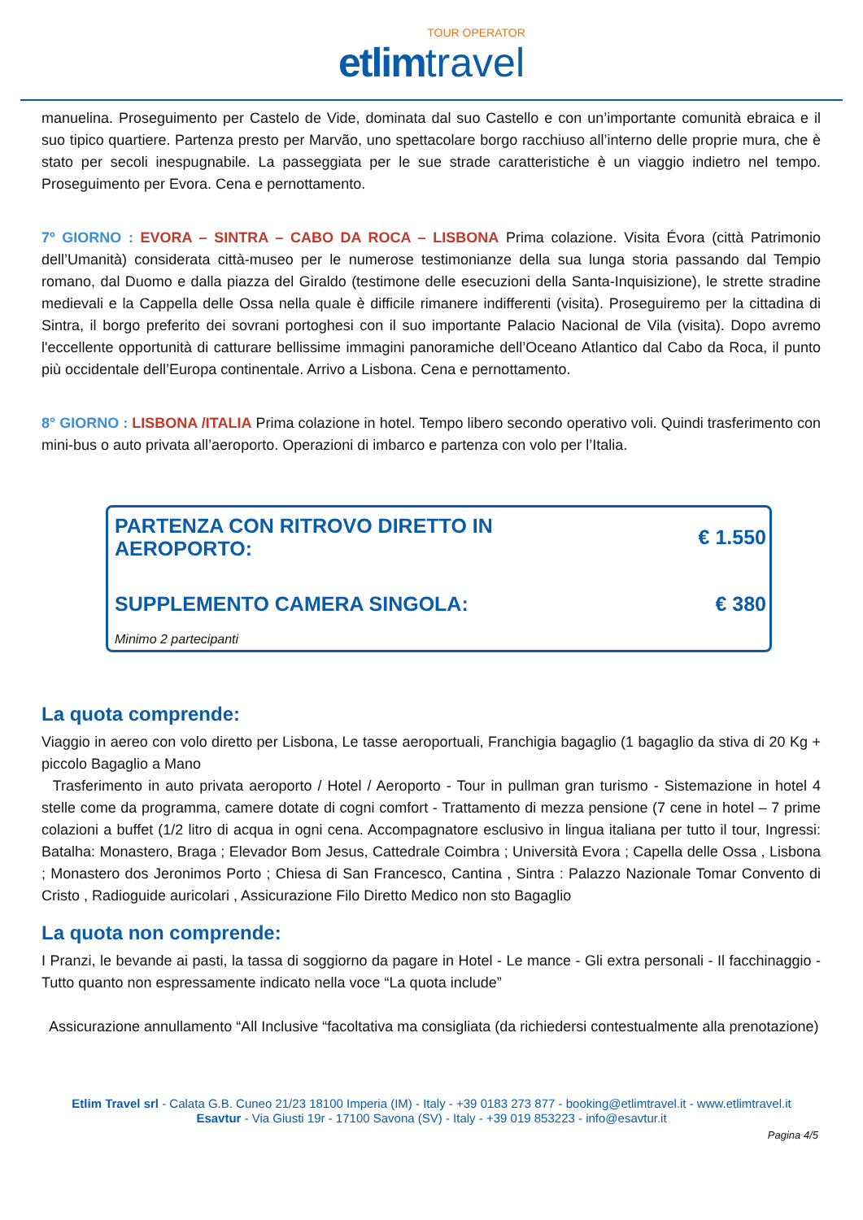TOUR OPERATOR
etlim travel
manuelina. Proseguimento per Castelo de Vide, dominata dal suo Castello e con un’importante comunità ebraica e il suo tipico quartiere. Partenza presto per Marvão, uno spettacolare borgo racchiuso all’interno delle proprie mura, che è stato per secoli inespugnabile. La passeggiata per le sue strade caratteristiche è un viaggio indietro nel tempo. Proseguimento per Evora. Cena e pernottamento.
7º GIORNO : EVORA – SINTRA – CABO DA ROCA – LISBONA Prima colazione. Visita Évora (città Patrimonio dell’Umanità) considerata città-museo per le numerose testimonianze della sua lunga storia passando dal Tempio romano, dal Duomo e dalla piazza del Giraldo (testimone delle esecuzioni della Santa-Inquisizione), le strette stradine medievali e la Cappella delle Ossa nella quale è difficile rimanere indifferenti (visita). Proseguiremo per la cittadina di Sintra, il borgo preferito dei sovrani portoghesi con il suo importante Palacio Nacional de Vila (visita). Dopo avremo l'eccellente opportunità di catturare bellissime immagini panoramiche dell’Oceano Atlantico dal Cabo da Roca, il punto più occidentale dell’Europa continentale. Arrivo a Lisbona. Cena e pernottamento.
8° GIORNO : LISBONA /ITALIA Prima colazione in hotel. Tempo libero secondo operativo voli. Quindi trasferimento con mini-bus o auto privata all’aeroporto. Operazioni di imbarco e partenza con volo per l’Italia.
PARTENZA CON RITROVO DIRETTO IN AEROPORTO: € 1.550
SUPPLEMENTO CAMERA SINGOLA: € 380
Minimo 2 partecipanti
La quota comprende:
Viaggio in aereo con volo diretto per Lisbona, Le tasse aeroportuali, Franchigia bagaglio (1 bagaglio da stiva di 20 Kg + piccolo Bagaglio a Mano
Trasferimento in auto privata aeroporto / Hotel / Aeroporto - Tour in pullman gran turismo - Sistemazione in hotel 4 stelle come da programma, camere dotate di cogni comfort - Trattamento di mezza pensione (7 cene in hotel – 7 prime colazioni a buffet (1/2 litro di acqua in ogni cena. Accompagnatore esclusivo in lingua italiana per tutto il tour, Ingressi: Batalha: Monastero, Braga ; Elevador Bom Jesus, Cattedrale Coimbra ; Università Evora ; Capella delle Ossa , Lisbona ; Monastero dos Jeronimos Porto ; Chiesa di San Francesco, Cantina , Sintra : Palazzo Nazionale Tomar Convento di Cristo , Radioguide auricolari , Assicurazione Filo Diretto Medico non sto Bagaglio
La quota non comprende:
I Pranzi, le bevande ai pasti, la tassa di soggiorno da pagare in Hotel - Le mance - Gli extra personali - Il facchinaggio - Tutto quanto non espressamente indicato nella voce “La quota include”
Assicurazione annullamento “All Inclusive “facoltativa ma consigliata (da richiedersi contestualmente alla prenotazione)
Etlim Travel srl - Calata G.B. Cuneo 21/23 18100 Imperia (IM) - Italy - +39 0183 273 877 - booking@etlimtravel.it - www.etlimtravel.it
Esavtur - Via Giusti 19r - 17100 Savona (SV) - Italy - +39 019 853223 - info@esavtur.it
Pagina 4/5